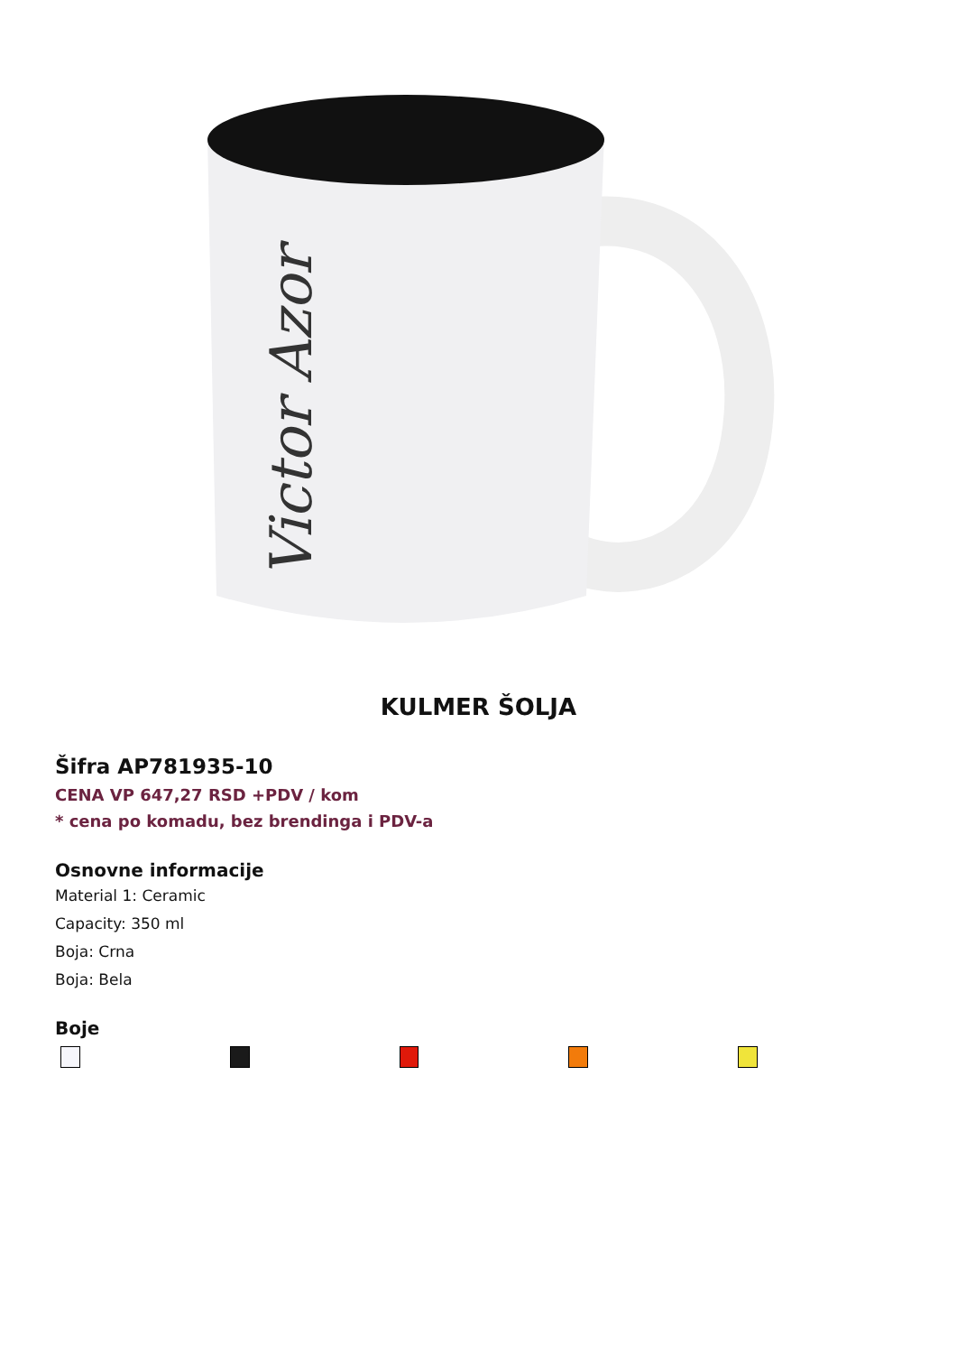Victor Azor
KULMER ŠOLJA
Šifra AP781935-10
CENA VP 647,27 RSD +PDV / kom
* cena po komadu, bez brendinga i PDV-a
Osnovne informacije
Material 1: Ceramic
Capacity: 350 ml
Boja: Crna
Boja: Bela
Boje